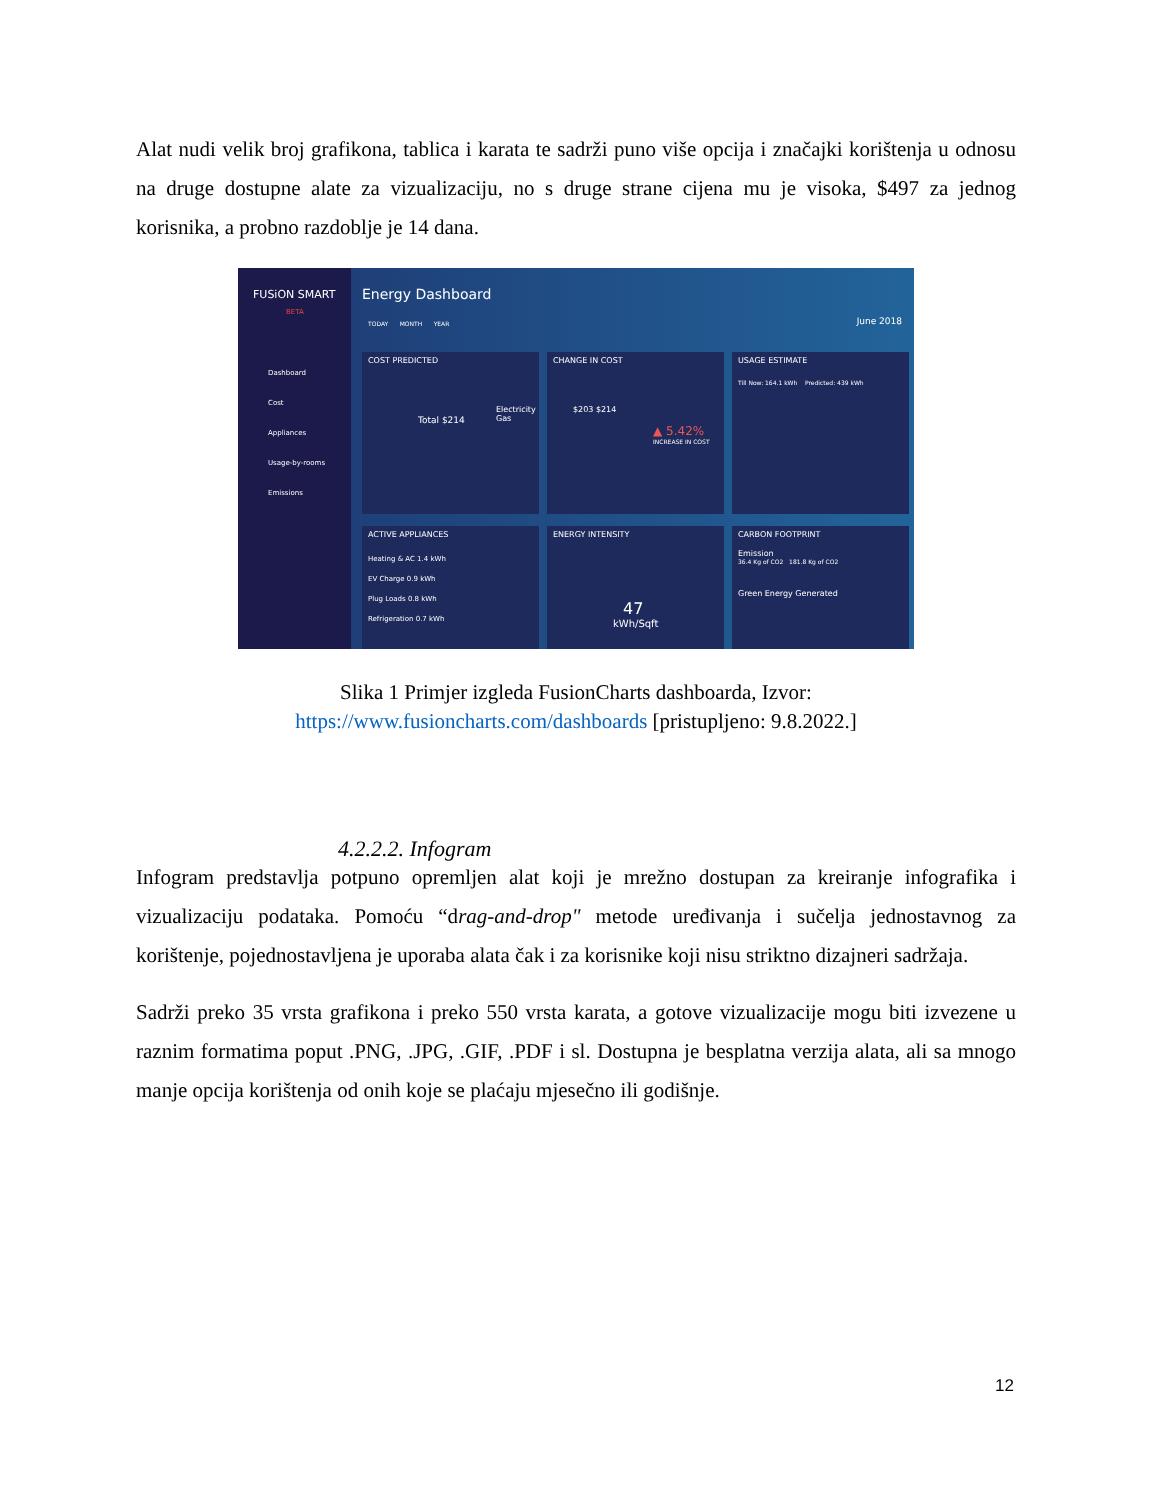Alat nudi velik broj grafikona, tablica i karata te sadrži puno više opcija i značajki korištenja u odnosu na druge dostupne alate za vizualizaciju, no s druge strane cijena mu je visoka, $497 za jednog korisnika, a probno razdoblje je 14 dana.
FUSiON SMART
BETA
Dashboard
Cost
Appliances
Usage-by-rooms
Emissions
Energy Dashboard
TODAY MONTH YEAR June 2018
COST PREDICTED
Total $214
Electricity
Gas
CHANGE IN COST
$203 $214
▲ 5.42%
INCREASE IN COST
USAGE ESTIMATE
Till Now: 164.1 kWh Predicted: 439 kWh
ACTIVE APPLIANCES
Heating & AC 1.4 kWh
EV Charge 0.9 kWh
Plug Loads 0.8 kWh
Refrigeration 0.7 kWh
ENERGY INTENSITY
47
kWh/Sqft
CARBON FOOTPRINT
Emission
36.4 Kg of CO2 181.8 Kg of CO2
Green Energy Generated
Slika 1 Primjer izgleda FusionCharts dashboarda, Izvor:
https://www.fusioncharts.com/dashboards [pristupljeno: 9.8.2022.]
4.2.2.2. Infogram
Infogram predstavlja potpuno opremljen alat koji je mrežno dostupan za kreiranje infografika i vizualizaciju podataka. Pomoću “drag-and-drop" metode uređivanja i sučelja jednostavnog za korištenje, pojednostavljena je uporaba alata čak i za korisnike koji nisu striktno dizajneri sadržaja.
Sadrži preko 35 vrsta grafikona i preko 550 vrsta karata, a gotove vizualizacije mogu biti izvezene u raznim formatima poput .PNG, .JPG, .GIF, .PDF i sl. Dostupna je besplatna verzija alata, ali sa mnogo manje opcija korištenja od onih koje se plaćaju mjesečno ili godišnje.
12